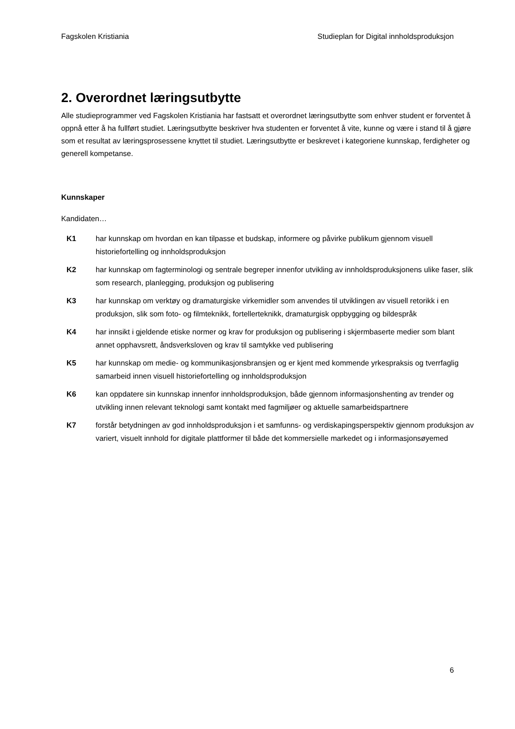Fagskolen Kristiania Studieplan for Digital innholdsproduksjon
2. Overordnet læringsutbytte
Alle studieprogrammer ved Fagskolen Kristiania har fastsatt et overordnet læringsutbytte som enhver student er forventet å oppnå etter å ha fullført studiet. Læringsutbytte beskriver hva studenten er forventet å vite, kunne og være i stand til å gjøre som et resultat av læringsprosessene knyttet til studiet. Læringsutbytte er beskrevet i kategoriene kunnskap, ferdigheter og generell kompetanse.
Kunnskaper
Kandidaten…
K1 har kunnskap om hvordan en kan tilpasse et budskap, informere og påvirke publikum gjennom visuell historiefortelling og innholdsproduksjon
K2 har kunnskap om fagterminologi og sentrale begreper innenfor utvikling av innholdsproduksjonens ulike faser, slik som research, planlegging, produksjon og publisering
K3 har kunnskap om verktøy og dramaturgiske virkemidler som anvendes til utviklingen av visuell retorikk i en produksjon, slik som foto- og filmteknikk, fortellerteknikk, dramaturgisk oppbygging og bildespråk
K4 har innsikt i gjeldende etiske normer og krav for produksjon og publisering i skjermbaserte medier som blant annet opphavsrett, åndsverksloven og krav til samtykke ved publisering
K5 har kunnskap om medie- og kommunikasjonsbransjen og er kjent med kommende yrkespraksis og tverrfaglig samarbeid innen visuell historiefortelling og innholdsproduksjon
K6 kan oppdatere sin kunnskap innenfor innholdsproduksjon, både gjennom informasjonshenting av trender og utvikling innen relevant teknologi samt kontakt med fagmiljøer og aktuelle samarbeidspartnere
K7 forstår betydningen av god innholdsproduksjon i et samfunns- og verdiskapingsperspektiv gjennom produksjon av variert, visuelt innhold for digitale plattformer til både det kommersielle markedet og i informasjonsøyemed
6